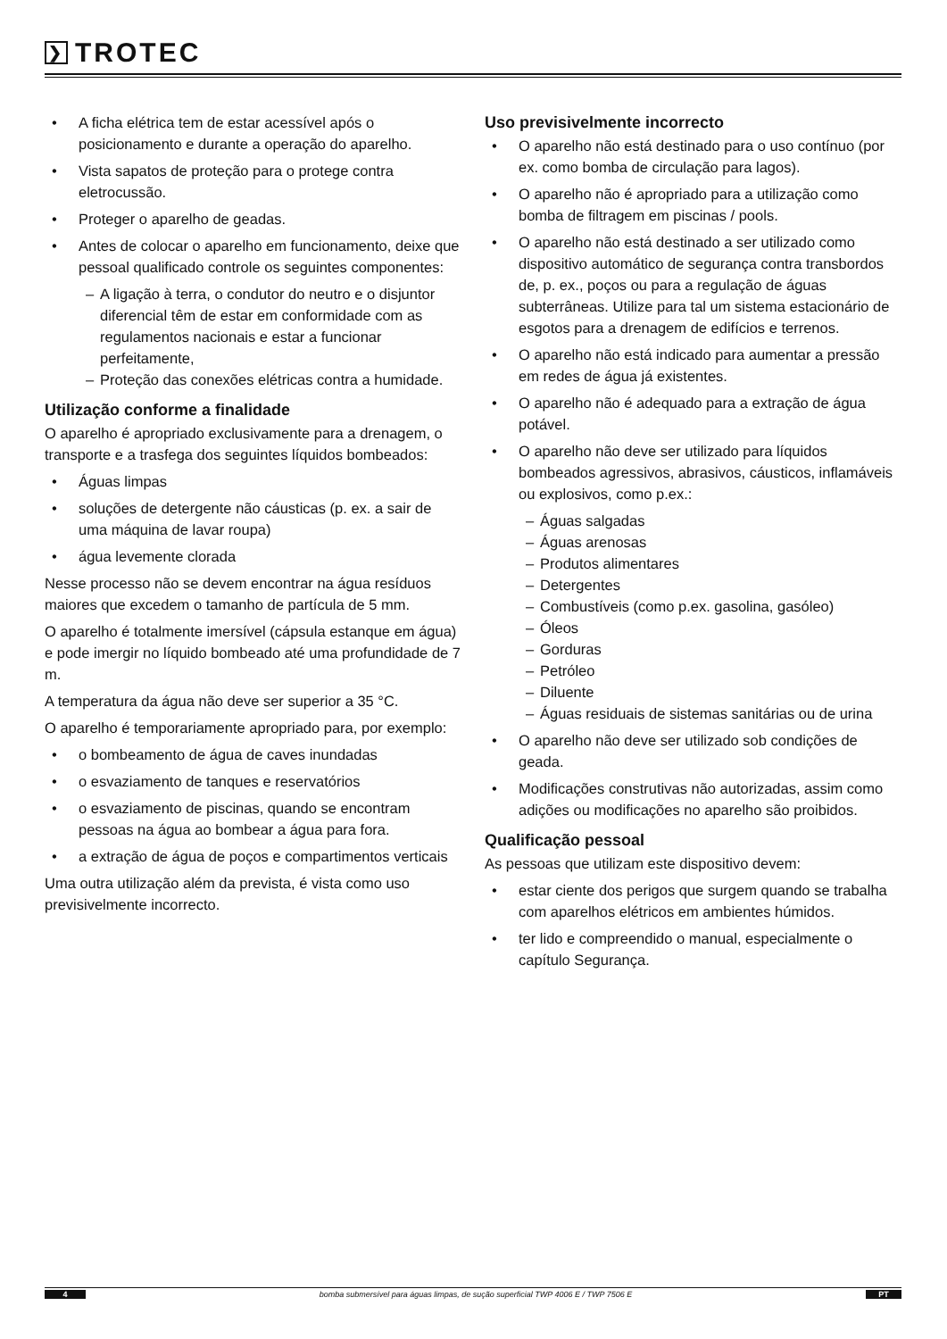❯ TROTEC
• A ficha elétrica tem de estar acessível após o posicionamento e durante a operação do aparelho.
• Vista sapatos de proteção para o protege contra eletrocussão.
• Proteger o aparelho de geadas.
• Antes de colocar o aparelho em funcionamento, deixe que pessoal qualificado controle os seguintes componentes:
– A ligação à terra, o condutor do neutro e o disjuntor diferencial têm de estar em conformidade com as regulamentos nacionais e estar a funcionar perfeitamente,
– Proteção das conexões elétricas contra a humidade.
Utilização conforme a finalidade
O aparelho é apropriado exclusivamente para a drenagem, o transporte e a trasfega dos seguintes líquidos bombeados:
• Águas limpas
• soluções de detergente não cáusticas (p. ex. a sair de uma máquina de lavar roupa)
• água levemente clorada
Nesse processo não se devem encontrar na água resíduos maiores que excedem o tamanho de partícula de 5 mm.
O aparelho é totalmente imersível (cápsula estanque em água) e pode imergir no líquido bombeado até uma profundidade de 7 m.
A temperatura da água não deve ser superior a 35 °C.
O aparelho é temporariamente apropriado para, por exemplo:
• o bombeamento de água de caves inundadas
• o esvaziamento de tanques e reservatórios
• o esvaziamento de piscinas, quando se encontram pessoas na água ao bombear a água para fora.
• a extração de água de poços e compartimentos verticais
Uma outra utilização além da prevista, é vista como uso previsivelmente incorrecto.
Uso previsivelmente incorrecto
• O aparelho não está destinado para o uso contínuo (por ex. como bomba de circulação para lagos).
• O aparelho não é apropriado para a utilização como bomba de filtragem em piscinas / pools.
• O aparelho não está destinado a ser utilizado como dispositivo automático de segurança contra transbordos de, p. ex., poços ou para a regulação de águas subterrâneas. Utilize para tal um sistema estacionário de esgotos para a drenagem de edifícios e terrenos.
• O aparelho não está indicado para aumentar a pressão em redes de água já existentes.
• O aparelho não é adequado para a extração de água potável.
• O aparelho não deve ser utilizado para líquidos bombeados agressivos, abrasivos, cáusticos, inflamáveis ou explosivos, como p.ex.:
– Águas salgadas
– Águas arenosas
– Produtos alimentares
– Detergentes
– Combustíveis (como p.ex. gasolina, gasóleo)
– Óleos
– Gorduras
– Petróleo
– Diluente
– Águas residuais de sistemas sanitárias ou de urina
• O aparelho não deve ser utilizado sob condições de geada.
• Modificações construtivas não autorizadas, assim como adições ou modificações no aparelho são proibidos.
Qualificação pessoal
As pessoas que utilizam este dispositivo devem:
• estar ciente dos perigos que surgem quando se trabalha com aparelhos elétricos em ambientes húmidos.
• ter lido e compreendido o manual, especialmente o capítulo Segurança.
4 bomba submersível para águas limpas, de sução superficial TWP 4006 E / TWP 7506 E PT